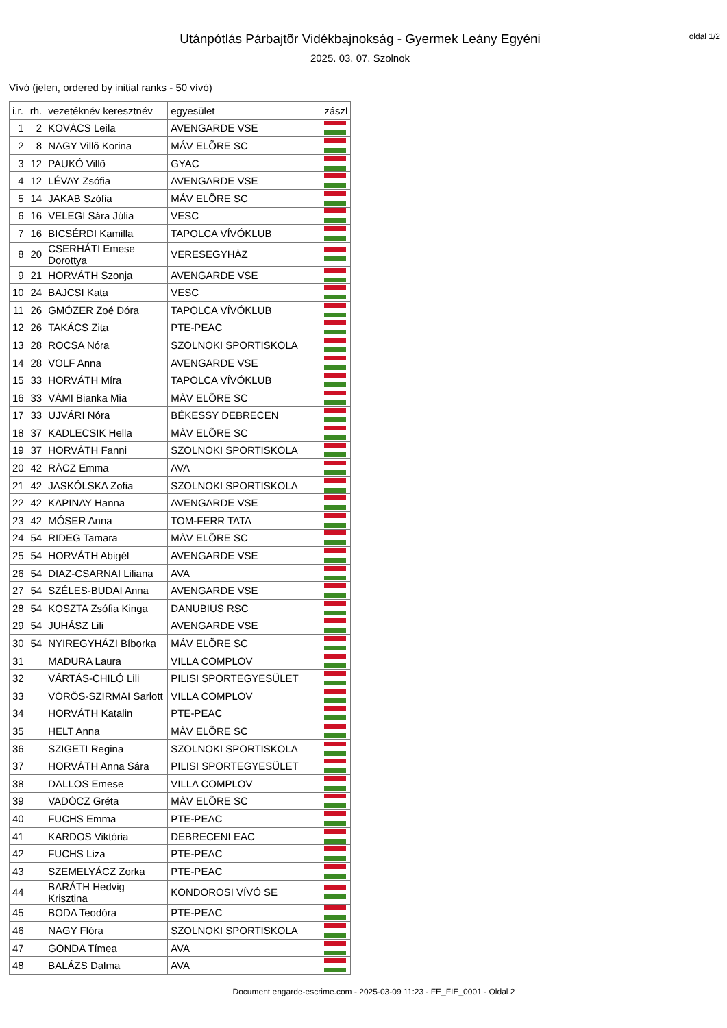Utánpótlás Párbajtõr Vidékbajnokság - Gyermek Leány Egyéni
2025. 03. 07. Szolnok
oldal 1/2
Vívó (jelen, ordered by initial ranks - 50 vívó)
| i.r. | rh. | vezetéknév keresztnév | egyesület | zászl |
| --- | --- | --- | --- | --- |
| 1 | 2 | KOVÁCS Leila | AVENGARDE VSE | |
| 2 | 8 | NAGY Villõ Korina | MÁV ELÕRE SC | |
| 3 | 12 | PAUKÓ Villõ | GYAC | |
| 4 | 12 | LÉVAY Zsófia | AVENGARDE VSE | |
| 5 | 14 | JAKAB Szófia | MÁV ELÕRE SC | |
| 6 | 16 | VELEGI Sára Júlia | VESC | |
| 7 | 16 | BICSÉRDI Kamilla | TAPOLCA VÍVÓKLUB | |
| 8 | 20 | CSERHÁTI Emese Dorottya | VERESEGYHÁZ | |
| 9 | 21 | HORVÁTH Szonja | AVENGARDE VSE | |
| 10 | 24 | BAJCSI Kata | VESC | |
| 11 | 26 | GMÓZER Zoé Dóra | TAPOLCA VÍVÓKLUB | |
| 12 | 26 | TAKÁCS Zita | PTE-PEAC | |
| 13 | 28 | ROCSA Nóra | SZOLNOKI SPORTISKOLA | |
| 14 | 28 | VOLF Anna | AVENGARDE VSE | |
| 15 | 33 | HORVÁTH Míra | TAPOLCA VÍVÓKLUB | |
| 16 | 33 | VÁMI Bianka Mia | MÁV ELÕRE SC | |
| 17 | 33 | UJVÁRI Nóra | BÉKESSY DEBRECEN | |
| 18 | 37 | KADLECSIK Hella | MÁV ELÕRE SC | |
| 19 | 37 | HORVÁTH Fanni | SZOLNOKI SPORTISKOLA | |
| 20 | 42 | RÁCZ Emma | AVA | |
| 21 | 42 | JASKÓLSKA Zofia | SZOLNOKI SPORTISKOLA | |
| 22 | 42 | KAPINAY Hanna | AVENGARDE VSE | |
| 23 | 42 | MÓSER Anna | TOM-FERR TATA | |
| 24 | 54 | RIDEG Tamara | MÁV ELÕRE SC | |
| 25 | 54 | HORVÁTH Abigél | AVENGARDE VSE | |
| 26 | 54 | DIAZ-CSARNAI Liliana | AVA | |
| 27 | 54 | SZÉLES-BUDAI Anna | AVENGARDE VSE | |
| 28 | 54 | KOSZTA Zsófia Kinga | DANUBIUS RSC | |
| 29 | 54 | JUHÁSZ Lili | AVENGARDE VSE | |
| 30 | 54 | NYIREGYHÁZI Bíborka | MÁV ELÕRE SC | |
| 31 | | MADURA Laura | VILLA COMPLOV | |
| 32 | | VÁRTÁS-CHILÓ Lili | PILISI SPORTEGYESÜLET | |
| 33 | | VÖRÖS-SZIRMAI Sarlott | VILLA COMPLOV | |
| 34 | | HORVÁTH Katalin | PTE-PEAC | |
| 35 | | HELT Anna | MÁV ELÕRE SC | |
| 36 | | SZIGETI Regina | SZOLNOKI SPORTISKOLA | |
| 37 | | HORVÁTH Anna Sára | PILISI SPORTEGYESÜLET | |
| 38 | | DALLOS Emese | VILLA COMPLOV | |
| 39 | | VADÓCZ Gréta | MÁV ELÕRE SC | |
| 40 | | FUCHS Emma | PTE-PEAC | |
| 41 | | KARDOS Viktória | DEBRECENI EAC | |
| 42 | | FUCHS Liza | PTE-PEAC | |
| 43 | | SZEMELYÁCZ Zorka | PTE-PEAC | |
| 44 | | BARÁTH Hedvig Krisztina | KONDOROSI VÍVÓ SE | |
| 45 | | BODA Teodóra | PTE-PEAC | |
| 46 | | NAGY Flóra | SZOLNOKI SPORTISKOLA | |
| 47 | | GONDA Tímea | AVA | |
| 48 | | BALÁZS Dalma | AVA | |
Document engarde-escrime.com - 2025-03-09 11:23 - FE_FIE_0001 - Oldal 2